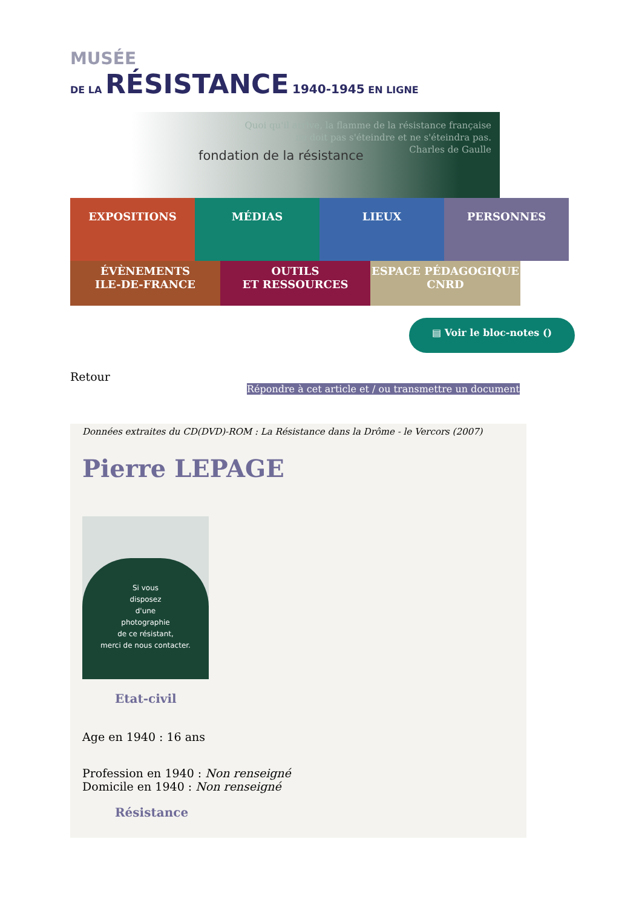MUSÉE
DE LA RÉSISTANCE 1940-1945 EN LIGNE
fondation de la résistance
Quoi qu'il arrive, la flamme de la résistance française
ne doit pas s'éteindre et ne s'éteindra pas.
Charles de Gaulle
EXPOSITIONS MÉDIAS LIEUX PERSONNES
ÉVÈNEMENTS
ILE-DE-FRANCE
OUTILS
ET RESSOURCES
ESPACE PÉDAGOGIQUE
CNRD
▤ Voir le bloc-notes ()
Retour
Répondre à cet article et / ou transmettre un document
Données extraites du CD(DVD)-ROM : La Résistance dans la Drôme - le Vercors (2007)
Pierre LEPAGE
Si vous
disposez
d'une
photographie
de ce résistant,
merci de nous contacter.
Etat-civil
Age en 1940 : 16 ans
Profession en 1940 : Non renseigné
Domicile en 1940 : Non renseigné
Résistance